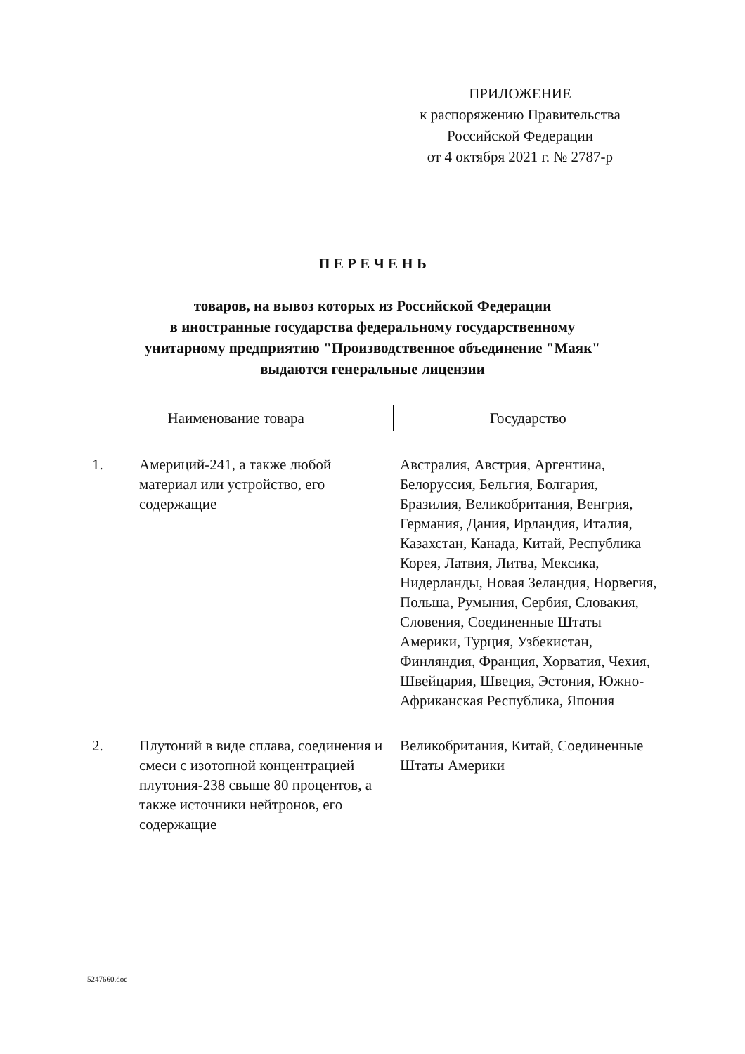ПРИЛОЖЕНИЕ
к распоряжению Правительства
Российской Федерации
от 4 октября 2021 г. № 2787-р
П Е Р Е Ч Е Н Ь
товаров, на вывоз которых из Российской Федерации
в иностранные государства федеральному государственному
унитарному предприятию "Производственное объединение "Маяк"
выдаются генеральные лицензии
| Наименование товара | | Государство |
| --- | --- | --- |
| 1. | Америций-241, а также любой материал или устройство, его содержащие | Австралия, Австрия, Аргентина, Белоруссия, Бельгия, Болгария, Бразилия, Великобритания, Венгрия, Германия, Дания, Ирландия, Италия, Казахстан, Канада, Китай, Республика Корея, Латвия, Литва, Мексика, Нидерланды, Новая Зеландия, Норвегия, Польша, Румыния, Сербия, Словакия, Словения, Соединенные Штаты Америки, Турция, Узбекистан, Финляндия, Франция, Хорватия, Чехия, Швейцария, Швеция, Эстония, Южно-Африканская Республика, Япония |
| 2. | Плутоний в виде сплава, соединения и смеси с изотопной концентрацией плутония-238 свыше 80 процентов, а также источники нейтронов, его содержащие | Великобритания, Китай, Соединенные Штаты Америки |
5247660.doc